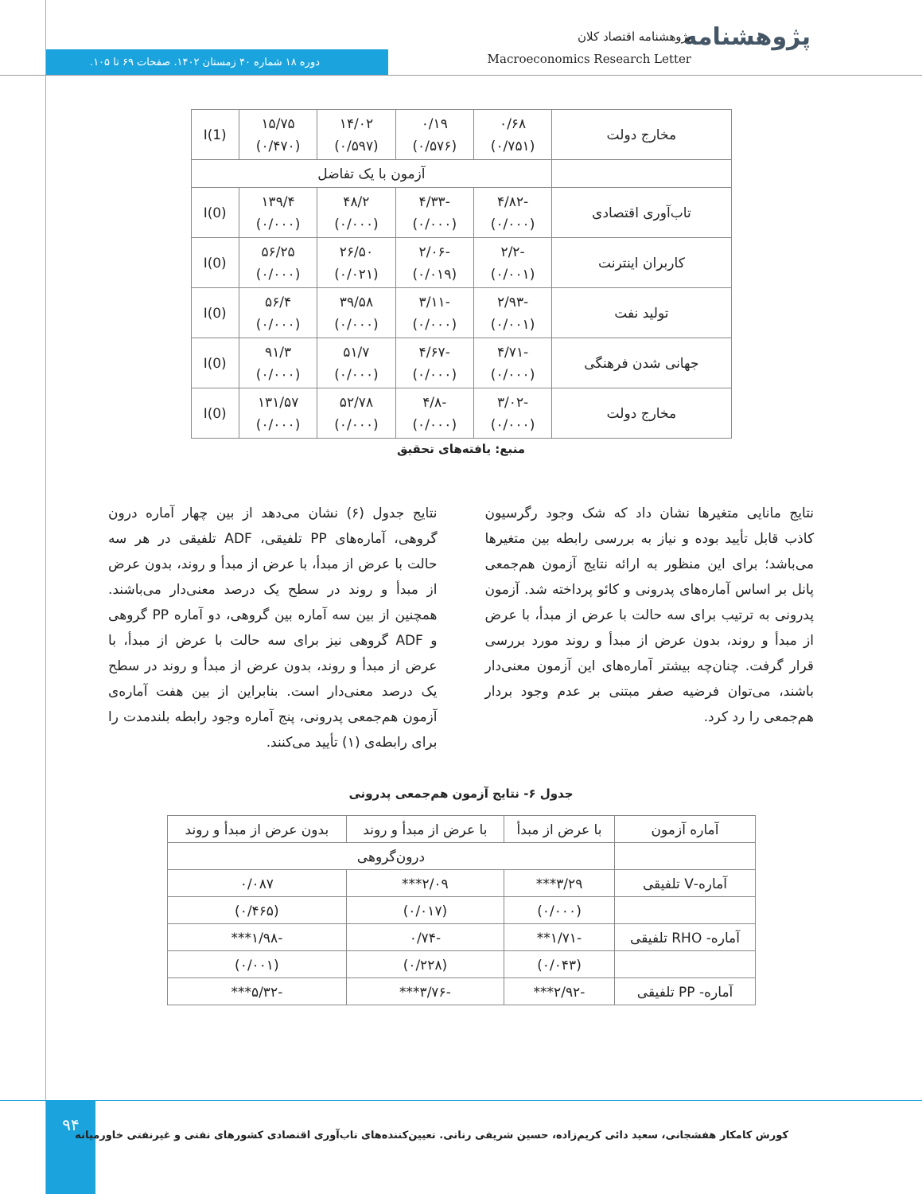پژوهشنامه
پژوهشنامه اقتصاد کلان
Macroeconomics Research Letter
دوره ۱۸ شماره ۴۰ زمستان ۱۴۰۲. صفحات ۶۹ تا ۱۰۵.
| مخارج دولت | ۰/۶۸ (۰/۷۵۱) | ۰/۱۹ (۰/۵۷۶) | ۱۴/۰۲ (۰/۵۹۷) | ۱۵/۷۵ (۰/۴۷۰) | I(1) |
| | آزمون با یک تفاضل | | | | |
| تاب‌آوری اقتصادی | -۴/۸۲ (۰/۰۰۰) | -۴/۳۳ (۰/۰۰۰) | ۴۸/۲ (۰/۰۰۰) | ۱۳۹/۴ (۰/۰۰۰) | I(0) |
| کاربران اینترنت | -۲/۲ (۰/۰۰۱) | -۲/۰۶ (۰/۰۱۹) | ۲۶/۵۰ (۰/۰۲۱) | ۵۶/۲۵ (۰/۰۰۰) | I(0) |
| تولید نفت | -۲/۹۳ (۰/۰۰۱) | -۳/۱۱ (۰/۰۰۰) | ۳۹/۵۸ (۰/۰۰۰) | ۵۶/۴ (۰/۰۰۰) | I(0) |
| جهانی شدن فرهنگی | -۴/۷۱ (۰/۰۰۰) | -۴/۶۷ (۰/۰۰۰) | ۵۱/۷ (۰/۰۰۰) | ۹۱/۳ (۰/۰۰۰) | I(0) |
| مخارج دولت | -۳/۰۲ (۰/۰۰۰) | -۴/۸ (۰/۰۰۰) | ۵۲/۷۸ (۰/۰۰۰) | ۱۳۱/۵۷ (۰/۰۰۰) | I(0) |
منبع: یافته‌های تحقیق
نتایج مانایی متغیرها نشان داد که شک وجود رگرسیون کاذب قابل تأیید بوده و نیاز به بررسی رابطه بین متغیرها می‌باشد؛ برای این منظور به ارائه نتایج آزمون هم‌جمعی پانل بر اساس آماره‌های پدرونی و کائو پرداخته شد. آزمون پدرونی به ترتیب برای سه حالت با عرض از مبدأ، با عرض از مبدأ و روند، بدون عرض از مبدأ و روند مورد بررسی قرار گرفت. چنان‌چه بیشتر آماره‌های این آزمون معنی‌دار باشند، می‌توان فرضیه صفر مبتنی بر عدم وجود بردار هم‌جمعی را رد کرد.
نتایج جدول (۶) نشان می‌دهد از بین چهار آماره درون گروهی، آماره‌های PP تلفیقی، ADF تلفیقی در هر سه حالت با عرض از مبدأ، با عرض از مبدأ و روند، بدون عرض از مبدأ و روند در سطح یک درصد معنی‌دار می‌باشند. همچنین از بین سه آماره بین گروهی، دو آماره PP گروهی و ADF گروهی نیز برای سه حالت با عرض از مبدأ، با عرض از مبدأ و روند، بدون عرض از مبدأ و روند در سطح یک درصد معنی‌دار است. بنابراین از بین هفت آماره‌ی آزمون هم‌جمعی پدرونی، پنج آماره وجود رابطه بلندمدت را برای رابطه‌ی (۱) تأیید می‌کنند.
جدول ۶- نتایج آزمون هم‌جمعی پدرونی
| آماره آزمون | با عرض از مبدأ | با عرض از مبدأ و روند | بدون عرض از مبدأ و روند |
| --- | --- | --- | --- |
| | درون‌گروهی | | |
| آماره-V تلفیقی | ۳/۲۹*** | ۲/۰۹*** | ۰/۰۸۷ |
| | (۰/۰۰۰) | (۰/۰۱۷) | (۰/۴۶۵) |
| آماره- RHO تلفیقی | -۱/۷۱** | -۰/۷۴ | -۱/۹۸*** |
| | (۰/۰۴۳) | (۰/۲۲۸) | (۰/۰۰۱) |
| آماره- PP تلفیقی | -۲/۹۲*** | -۳/۷۶*** | -۵/۳۲*** |
۹۴
کورش کامکار هفشجانی، سعید دائی کریم‌زاده، حسین شریفی رنانی. تعیین‌کننده‌های تاب‌آوری اقتصادی کشورهای نفتی و غیرنفتی خاورمیانه